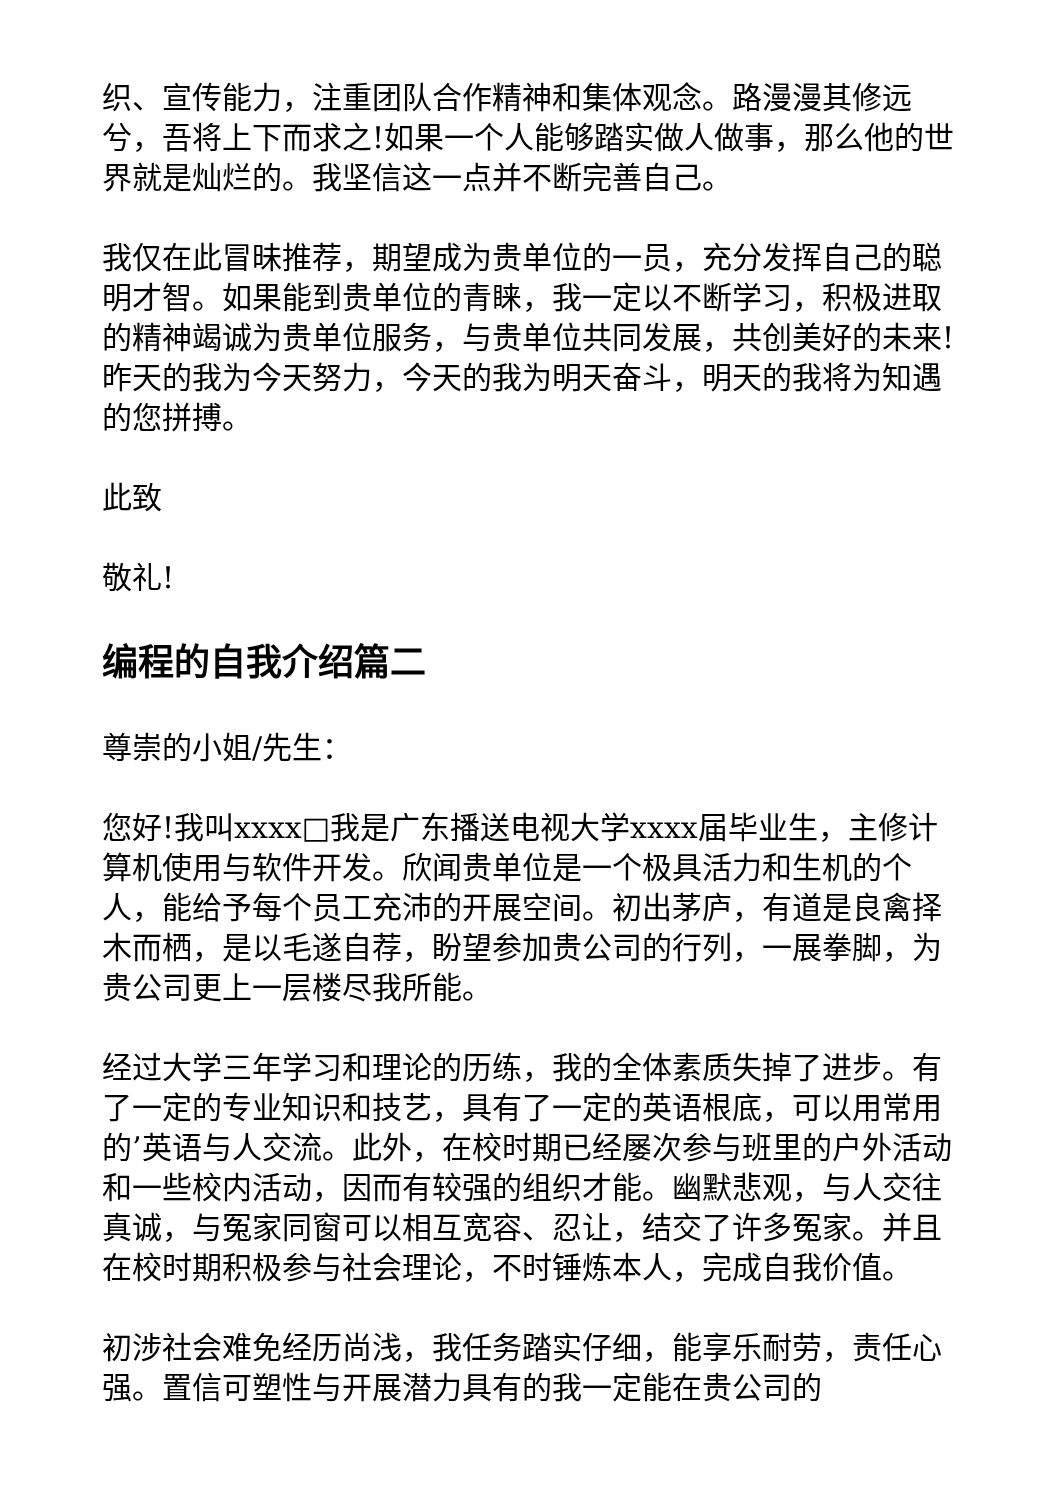织、宣传能力，注重团队合作精神和集体观念。路漫漫其修远兮，吾将上下而求之!如果一个人能够踏实做人做事，那么他的世界就是灿烂的。我坚信这一点并不断完善自己。
我仅在此冒昧推荐，期望成为贵单位的一员，充分发挥自己的聪明才智。如果能到贵单位的青睐，我一定以不断学习，积极进取的精神竭诚为贵单位服务，与贵单位共同发展，共创美好的未来!昨天的我为今天努力，今天的我为明天奋斗，明天的我将为知遇的您拼搏。
此致
敬礼!
编程的自我介绍篇二
尊崇的小姐/先生：
您好!我叫xxxx□我是广东播送电视大学xxxx届毕业生，主修计算机使用与软件开发。欣闻贵单位是一个极具活力和生机的个人，能给予每个员工充沛的开展空间。初出茅庐，有道是良禽择木而栖，是以毛遂自荐，盼望参加贵公司的行列，一展拳脚，为贵公司更上一层楼尽我所能。
经过大学三年学习和理论的历练，我的全体素质失掉了进步。有了一定的专业知识和技艺，具有了一定的英语根底，可以用常用的’英语与人交流。此外，在校时期已经屡次参与班里的户外活动和一些校内活动，因而有较强的组织才能。幽默悲观，与人交往真诚，与冤家同窗可以相互宽容、忍让，结交了许多冤家。并且在校时期积极参与社会理论，不时锤炼本人，完成自我价值。
初涉社会难免经历尚浅，我任务踏实仔细，能享乐耐劳，责任心强。置信可塑性与开展潜力具有的我一定能在贵公司的